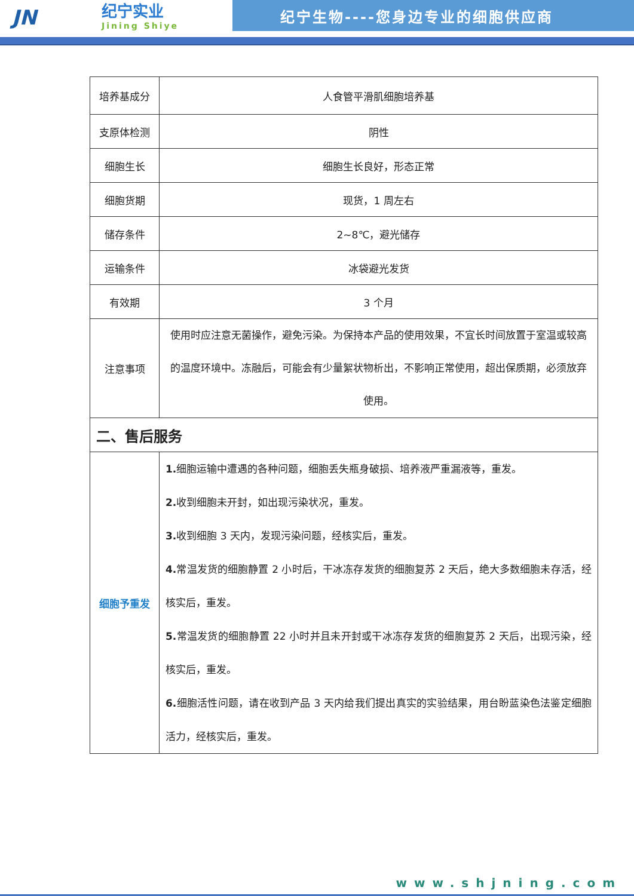JN
纪宁实业
Jining Shiye
纪宁生物----您身边专业的细胞供应商
| 培养基成分 | 人食管平滑肌细胞培养基 |
| 支原体检测 | 阴性 |
| 细胞生长 | 细胞生长良好，形态正常 |
| 细胞货期 | 现货，1 周左右 |
| 储存条件 | 2~8℃，避光储存 |
| 运输条件 | 冰袋避光发货 |
| 有效期 | 3 个月 |
| 注意事项 | 使用时应注意无菌操作，避免污染。为保持本产品的使用效果，不宜长时间放置于室温或较高的温度环境中。冻融后，可能会有少量絮状物析出，不影响正常使用，超出保质期，必须放弃使用。 |
| 二、售后服务 | |
| 细胞予重发 | 1. 细胞运输中遭遇的各种问题，细胞丢失瓶身破损、培养液严重漏液等，重发。 2. 收到细胞未开封，如出现污染状况，重发。 3. 收到细胞 3 天内，发现污染问题，经核实后，重发。 4. 常温发货的细胞静置 2 小时后，干冰冻存发货的细胞复苏 2 天后，绝大多数细胞未存活，经核实后，重发。 5. 常温发货的细胞静置 22 小时并且未开封或干冰冻存发货的细胞复苏 2 天后，出现污染，经核实后，重发。 6. 细胞活性问题，请在收到产品 3 天内给我们提出真实的实验结果，用台盼蓝染色法鉴定细胞活力，经核实后，重发。 |
www.shjning.com